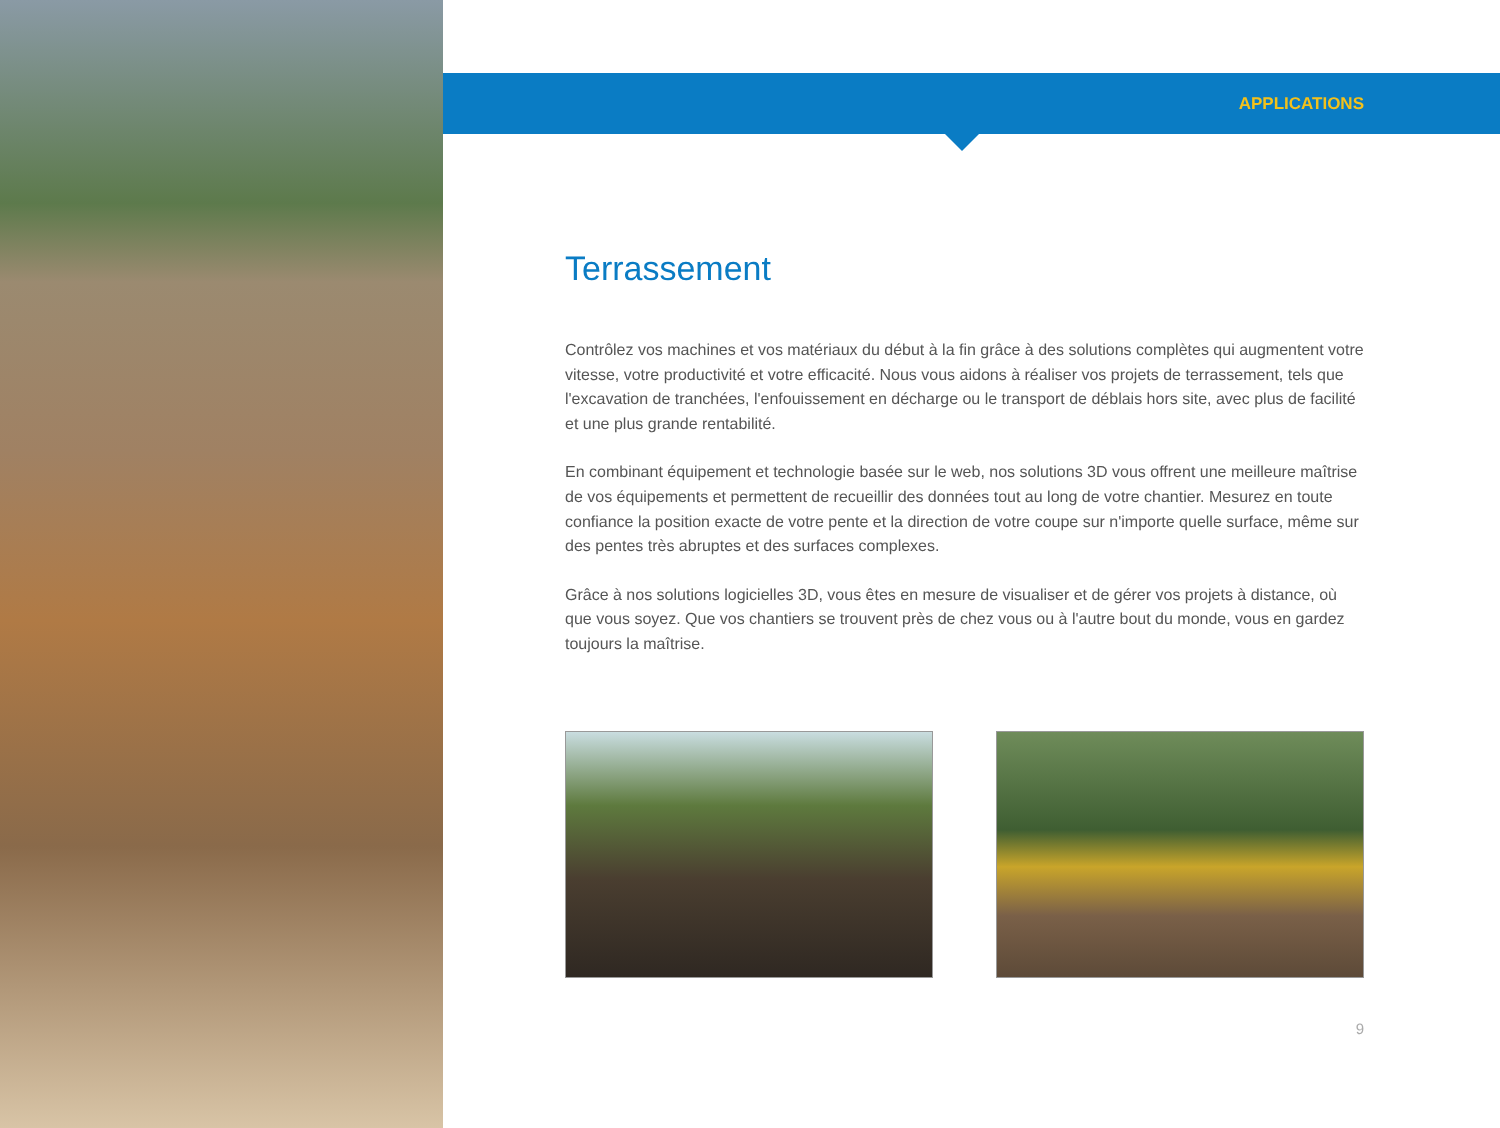APPLICATIONS
Terrassement
Contrôlez vos machines et vos matériaux du début à la fin grâce à des solutions complètes qui augmentent votre vitesse, votre productivité et votre efficacité. Nous vous aidons à réaliser vos projets de terrassement, tels que l'excavation de tranchées, l'enfouissement en décharge ou le transport de déblais hors site, avec plus de facilité et une plus grande rentabilité.
En combinant équipement et technologie basée sur le web, nos solutions 3D vous offrent une meilleure maîtrise de vos équipements et permettent de recueillir des données tout au long de votre chantier. Mesurez en toute confiance la position exacte de votre pente et la direction de votre coupe sur n'importe quelle surface, même sur des pentes très abruptes et des surfaces complexes.
Grâce à nos solutions logicielles 3D, vous êtes en mesure de visualiser et de gérer vos projets à distance, où que vous soyez. Que vos chantiers se trouvent près de chez vous ou à l'autre bout du monde, vous en gardez toujours la maîtrise.
9